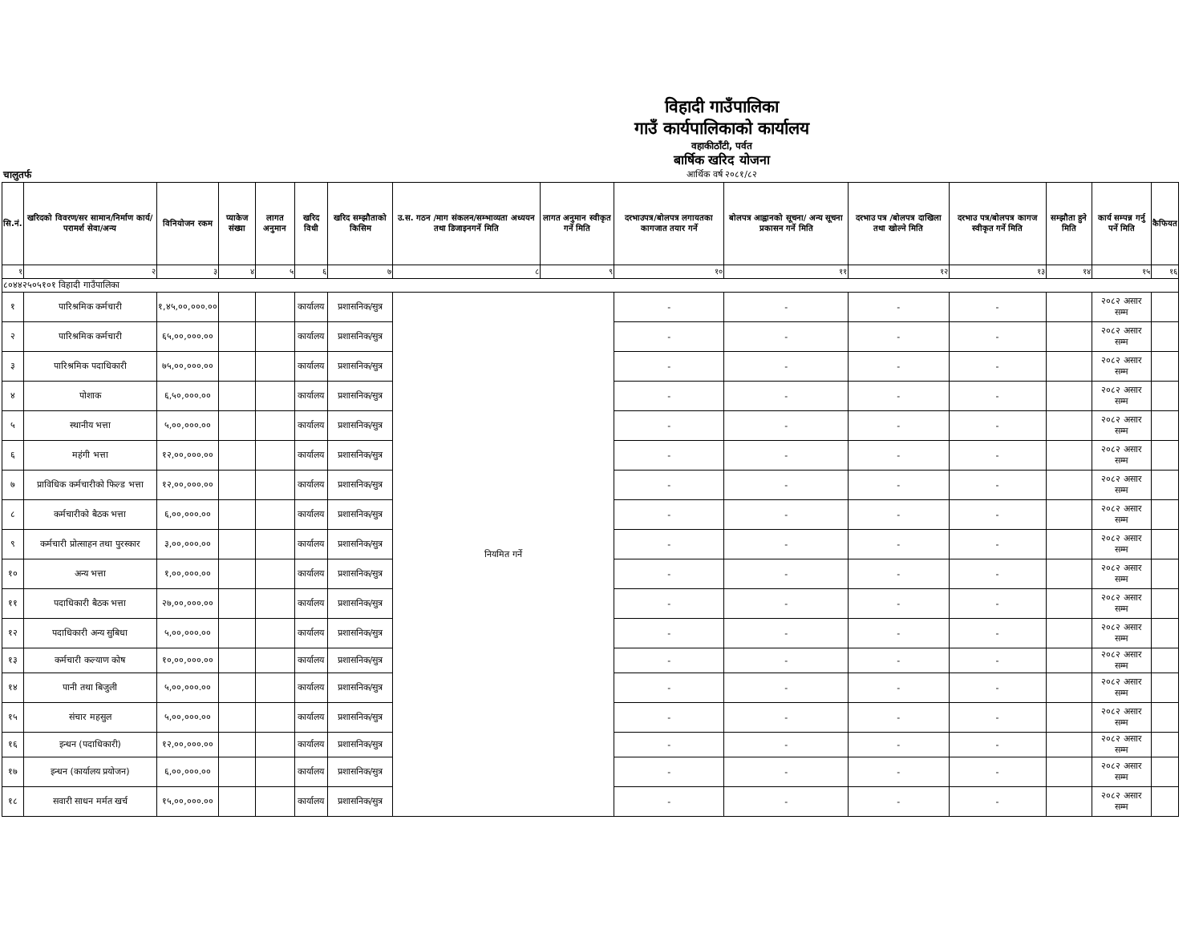विहादी गाउँपालिका
गाउँ कार्यपालिकाको कार्यालय
वहाकीठाँटी, पर्वत
बार्षिक खरिद योजना
आर्थिक वर्ष २०८१/८२
चालुतर्फ
| सि.नं. | खरिदको विवरण/सर सामान/निर्माण कार्य/परामर्श सेवा/अन्य | विनियोजन रकम | प्याकेज संख्या | लागत अनुमान | खरिद विधी | खरिद सम्झौताको किसिम | उ.स. गठन /माग संकलन/सम्भाव्यता अध्ययन तथा डिजाइनगर्ने मिति | लागत अनुमान स्वीकृत गर्ने मिति | दरभाउपत्र/बोलपत्र लगायतका कागजात तयार गर्ने | बोलपत्र आह्वानको सूचना/ अन्य सूचना प्रकासन गर्ने मिति | दरभाउ पत्र /बोलपत्र दाखिला तथा खोल्ने मिति | दरभाउ पत्र/बोलपत्र कागज स्वीकृत गर्ने मिति | सम्झौता हुने मिति | कार्य सम्पन्न गर्नु पर्ने मिति | कैफियत |
| --- | --- | --- | --- | --- | --- | --- | --- | --- | --- | --- | --- | --- | --- | --- | --- |
| १ | २ | ३ | ४ | ५ | ६ | ७ | ८ | ९ | १० | ११ | १२ | १३ | १४ | १५ | १६ |
| ८०४४२५०५१०१ विहादी गाउँपालिका | | | | | | | | | | | | | | | |
| १ | पारिश्रमिक कर्मचारी | १,४५,००,०००.०० | | | कार्यालय | प्रशासनिक/सुत्र | नियमित गर्ने | | - | - | - | - | | २०८२ असार सम्म | |
| २ | पारिश्रमिक कर्मचारी | ६५,००,०००.०० | | | कार्यालय | प्रशासनिक/सुत्र | | | - | - | - | - | | २०८२ असार सम्म | |
| ३ | पारिश्रमिक पदाधिकारी | ७५,००,०००.०० | | | कार्यालय | प्रशासनिक/सुत्र | | | - | - | - | - | | २०८२ असार सम्म | |
| ४ | पोशाक | ६,५०,०००.०० | | | कार्यालय | प्रशासनिक/सुत्र | | | - | - | - | - | | २०८२ असार सम्म | |
| ५ | स्थानीय भत्ता | ५,००,०००.०० | | | कार्यालय | प्रशासनिक/सुत्र | | | - | - | - | - | | २०८२ असार सम्म | |
| ६ | महंगी भत्ता | १२,००,०००.०० | | | कार्यालय | प्रशासनिक/सुत्र | | | - | - | - | - | | २०८२ असार सम्म | |
| ७ | प्राविधिक कर्मचारीको फिल्ड भत्ता | १२,००,०००.०० | | | कार्यालय | प्रशासनिक/सुत्र | | | - | - | - | - | | २०८२ असार सम्म | |
| ८ | कर्मचारीको बैठक भत्ता | ६,००,०००.०० | | | कार्यालय | प्रशासनिक/सुत्र | | | - | - | - | - | | २०८२ असार सम्म | |
| ९ | कर्मचारी प्रोत्साहन तथा पुरस्कार | ३,००,०००.०० | | | कार्यालय | प्रशासनिक/सुत्र | | | - | - | - | - | | २०८२ असार सम्म | |
| १० | अन्य भत्ता | १,००,०००.०० | | | कार्यालय | प्रशासनिक/सुत्र | | | - | - | - | - | | २०८२ असार सम्म | |
| ११ | पदाधिकारी बैठक भत्ता | २७,००,०००.०० | | | कार्यालय | प्रशासनिक/सुत्र | | | - | - | - | - | | २०८२ असार सम्म | |
| १२ | पदाधिकारी अन्य सुबिधा | ५,००,०००.०० | | | कार्यालय | प्रशासनिक/सुत्र | | | - | - | - | - | | २०८२ असार सम्म | |
| १३ | कर्मचारी कल्याण कोष | १०,००,०००.०० | | | कार्यालय | प्रशासनिक/सुत्र | | | - | - | - | - | | २०८२ असार सम्म | |
| १४ | पानी तथा बिजुली | ५,००,०००.०० | | | कार्यालय | प्रशासनिक/सुत्र | | | - | - | - | - | | २०८२ असार सम्म | |
| १५ | संचार महसुल | ५,००,०००.०० | | | कार्यालय | प्रशासनिक/सुत्र | | | - | - | - | - | | २०८२ असार सम्म | |
| १६ | इन्धन (पदाधिकारी) | १२,००,०००.०० | | | कार्यालय | प्रशासनिक/सुत्र | | | - | - | - | - | | २०८२ असार सम्म | |
| १७ | इन्धन (कार्यालय प्रयोजन) | ६,००,०००.०० | | | कार्यालय | प्रशासनिक/सुत्र | | | - | - | - | - | | २०८२ असार सम्म | |
| १८ | सवारी साधन मर्मत खर्च | १५,००,०००.०० | | | कार्यालय | प्रशासनिक/सुत्र | | | - | - | - | - | | २०८२ असार सम्म | |